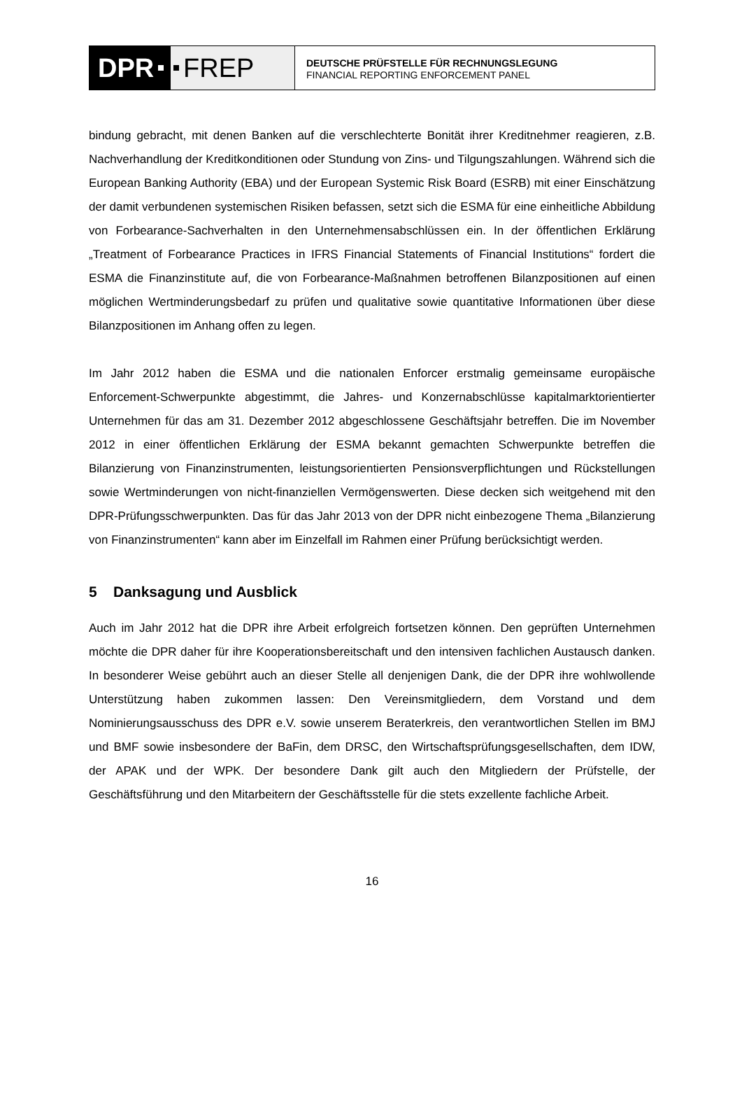DPR FREP
DEUTSCHE PRÜFSTELLE FÜR RECHNUNGSLEGUNG
FINANCIAL REPORTING ENFORCEMENT PANEL
bindung gebracht, mit denen Banken auf die verschlechterte Bonität ihrer Kreditnehmer reagieren, z.B. Nachverhandlung der Kreditkonditionen oder Stundung von Zins- und Tilgungszahlungen. Während sich die European Banking Authority (EBA) und der European Systemic Risk Board (ESRB) mit einer Einschätzung der damit verbundenen systemischen Risiken befassen, setzt sich die ESMA für eine einheitliche Abbildung von Forbearance-Sachverhalten in den Unternehmensabschlüssen ein. In der öffentlichen Erklärung „Treatment of Forbearance Practices in IFRS Financial Statements of Financial Institutions“ fordert die ESMA die Finanzinstitute auf, die von Forbearance-Maßnahmen betroffenen Bilanzpositionen auf einen möglichen Wertminderungsbedarf zu prüfen und qualitative sowie quantitative Informationen über diese Bilanzpositionen im Anhang offen zu legen.
Im Jahr 2012 haben die ESMA und die nationalen Enforcer erstmalig gemeinsame europäische Enforcement-Schwerpunkte abgestimmt, die Jahres- und Konzernabschlüsse kapitalmarktorientierter Unternehmen für das am 31. Dezember 2012 abgeschlossene Geschäftsjahr betreffen. Die im November 2012 in einer öffentlichen Erklärung der ESMA bekannt gemachten Schwerpunkte betreffen die Bilanzierung von Finanzinstrumenten, leistungsorientierten Pensionsverpflichtungen und Rückstellungen sowie Wertminderungen von nicht-finanziellen Vermögenswerten. Diese decken sich weitgehend mit den DPR-Prüfungsschwerpunkten. Das für das Jahr 2013 von der DPR nicht einbezogene Thema „Bilanzierung von Finanzinstrumenten“ kann aber im Einzelfall im Rahmen einer Prüfung berücksichtigt werden.
5 Danksagung und Ausblick
Auch im Jahr 2012 hat die DPR ihre Arbeit erfolgreich fortsetzen können. Den geprüften Unternehmen möchte die DPR daher für ihre Kooperationsbereitschaft und den intensiven fachlichen Austausch danken. In besonderer Weise gebührt auch an dieser Stelle all denjenigen Dank, die der DPR ihre wohlwollende Unterstützung haben zukommen lassen: Den Vereinsmitgliedern, dem Vorstand und dem Nominierungsausschuss des DPR e.V. sowie unserem Beraterkreis, den verantwortlichen Stellen im BMJ und BMF sowie insbesondere der BaFin, dem DRSC, den Wirtschaftsprüfungsgesellschaften, dem IDW, der APAK und der WPK. Der besondere Dank gilt auch den Mitgliedern der Prüfstelle, der Geschäftsführung und den Mitarbeitern der Geschäftsstelle für die stets exzellente fachliche Arbeit.
16